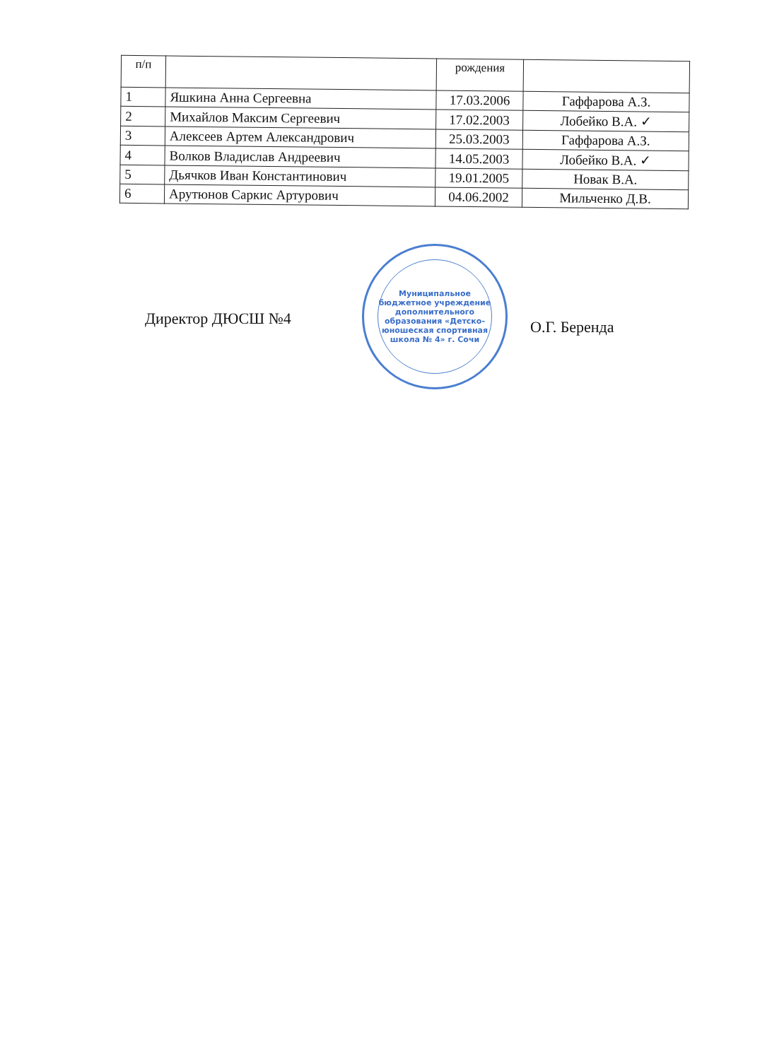| п/п | | рождения | |
| --- | --- | --- | --- |
| 1 | Яшкина Анна Сергеевна | 17.03.2006 | Гаффарова А.З. |
| 2 | Михайлов Максим Сергеевич | 17.02.2003 | Лобейко В.А. ✓ |
| 3 | Алексеев Артем Александрович | 25.03.2003 | Гаффарова А.З. |
| 4 | Волков Владислав Андреевич | 14.05.2003 | Лобейко В.А. ✓ |
| 5 | Дьячков Иван Константинович | 19.01.2005 | Новак В.А. |
| 6 | Арутюнов Саркис Артурович | 04.06.2002 | Мильченко Д.В. |
Директор ДЮСШ №4
Муниципальное бюджетное учреждение дополнительного образования «Детско-юношеская спортивная школа № 4» г. Сочи
О.Г. Беренда